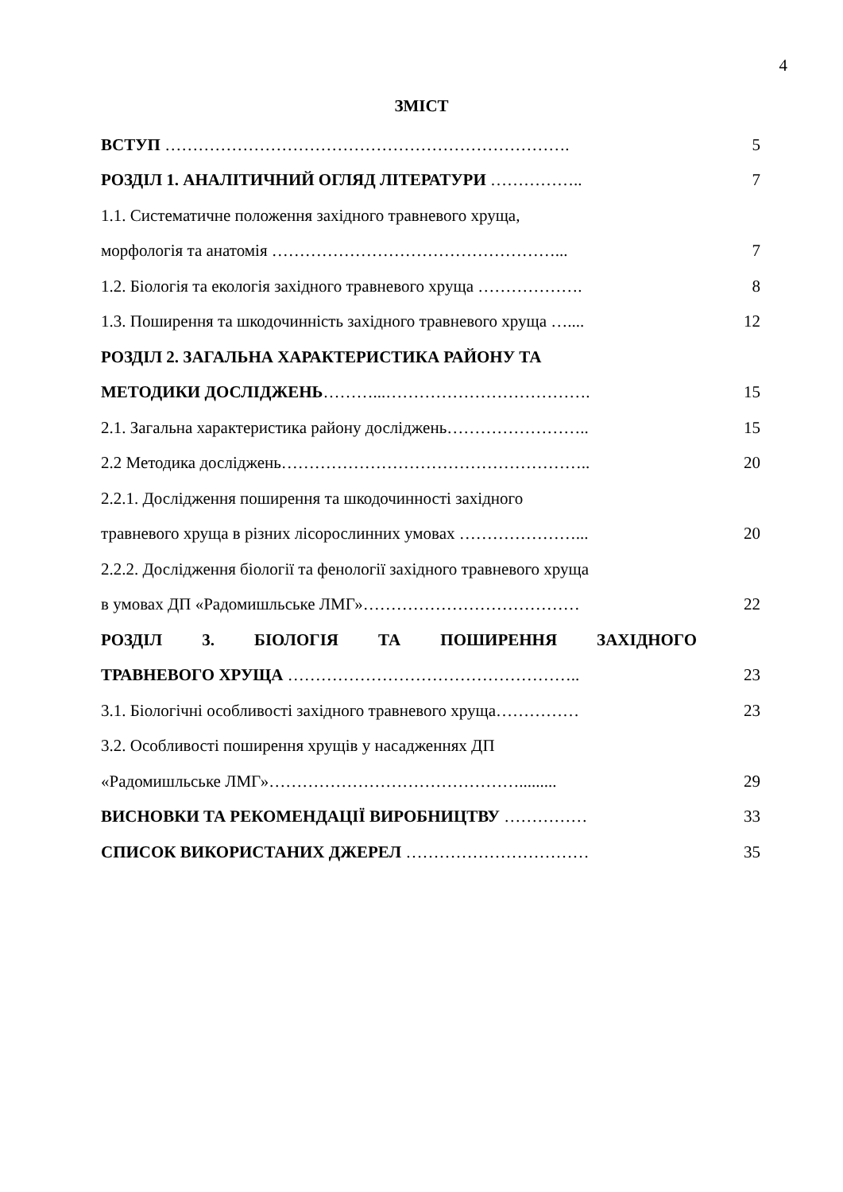4
ЗМІСТ
| ВСТУП ………………………………………………………………. | 5 |
| РОЗДІЛ 1. АНАЛІТИЧНИЙ ОГЛЯД ЛІТЕРАТУРИ …………….. | 7 |
| 1.1. Систематичне положення західного травневого хруща, | |
| морфологія та анатомія ……………………………………………... | 7 |
| 1.2. Біологія та екологія західного травневого хруща ………………. | 8 |
| 1.3. Поширення та шкодочинність західного травневого хруща ….... | 12 |
| РОЗДІЛ 2. ЗАГАЛЬНА ХАРАКТЕРИСТИКА РАЙОНУ ТА | |
| МЕТОДИКИ ДОСЛІДЖЕНЬ ………...………………………………. | 15 |
| 2.1. Загальна характеристика району досліджень…………………….. | 15 |
| 2.2 Методика досліджень……………………………………………….. | 20 |
| 2.2.1. Дослідження поширення та шкодочинності західного | |
| травневого хруща в різних лісорослинних умовах …………………... | 20 |
| 2.2.2. Дослідження біології та фенології західного травневого хруща | |
| в умовах ДП «Радомишльське ЛМГ»………………………………… | 22 |
| РОЗДІЛ 3. БІОЛОГІЯ ТА ПОШИРЕННЯ ЗАХІДНОГО | |
| ТРАВНЕВОГО ХРУЩА …………………………………………….. | 23 |
| 3.1. Біологічні особливості західного травневого хруща…………… | 23 |
| 3.2. Особливості поширення хрущів у насадженнях ДП | |
| «Радомишльське ЛМГ»………………………………………......... | 29 |
| ВИСНОВКИ ТА РЕКОМЕНДАЦІЇ ВИРОБНИЦТВУ …………… | 33 |
| СПИСОК ВИКОРИСТАНИХ ДЖЕРЕЛ …………………………… | 35 |